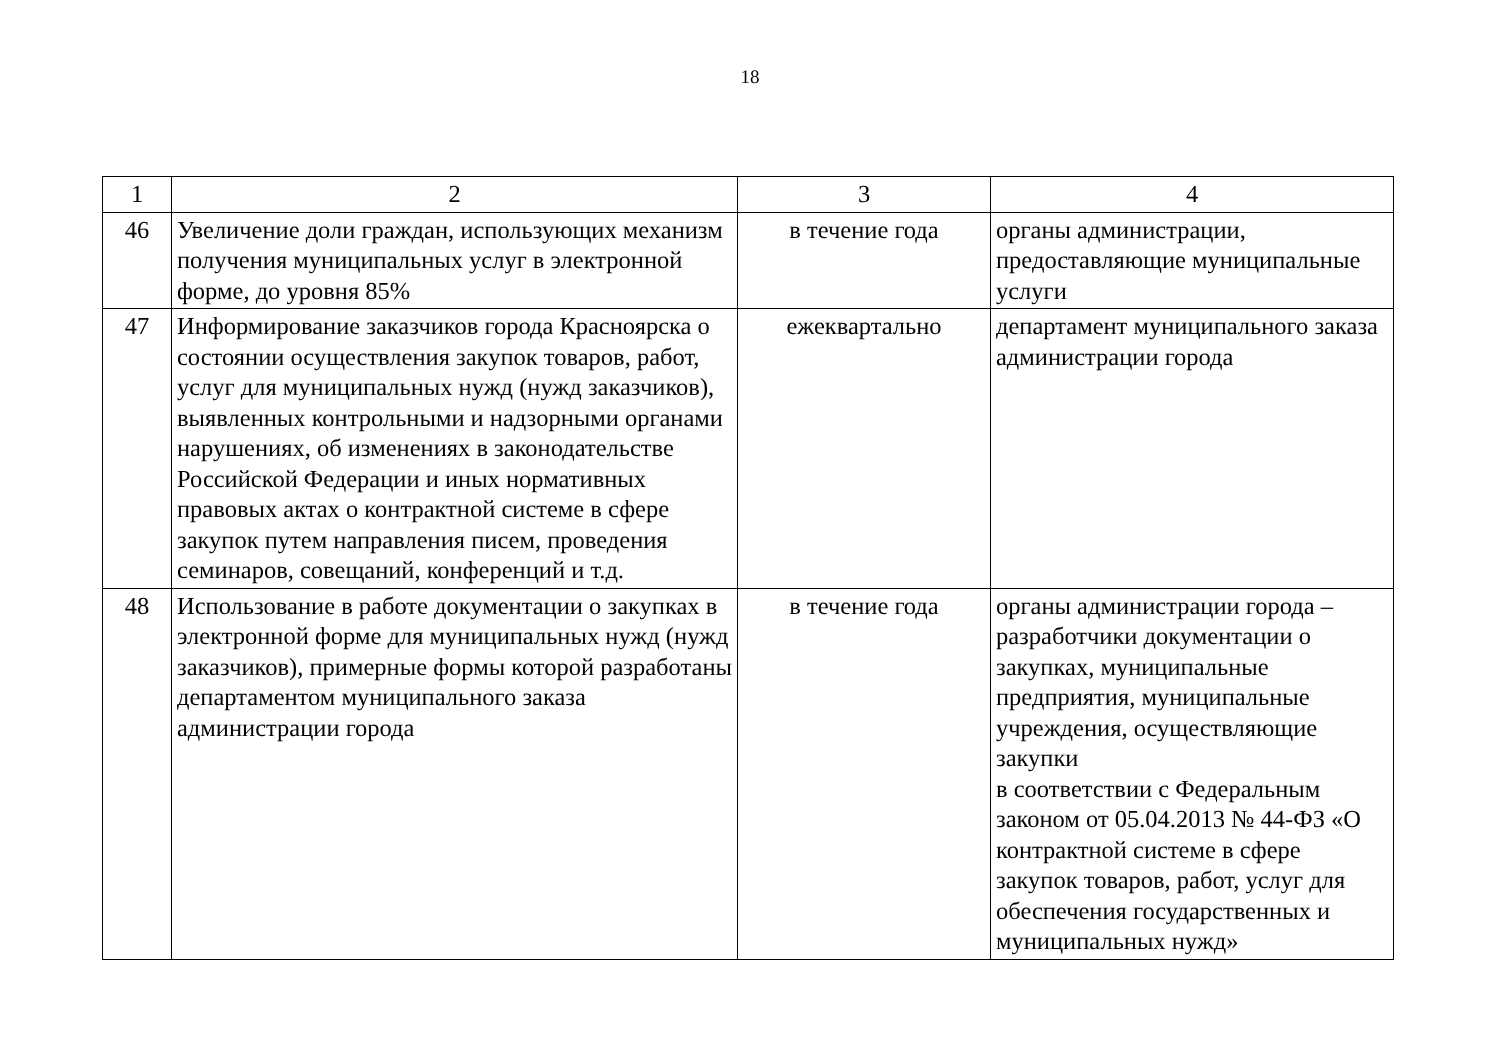18
| 1 | 2 | 3 | 4 |
| 46 | Увеличение доли граждан, использующих механизм получения муниципальных услуг в электронной форме, до уровня 85% | в течение года | органы администрации, предоставляющие муниципальные услуги |
| 47 | Информирование заказчиков города Красноярска о состоянии осуществления закупок товаров, работ, услуг для муниципальных нужд (нужд заказчиков), выявленных контрольными и надзорными органами нарушениях, об изменениях в законодательстве Российской Федерации и иных нормативных правовых актах о контрактной системе в сфере закупок путем направления писем, проведения семинаров, совещаний, конференций и т.д. | ежеквартально | департамент муниципального заказа администрации города |
| 48 | Использование в работе документации о закупках в электронной форме для муниципальных нужд (нужд заказчиков), примерные формы которой разработаны департаментом муниципального заказа администрации города | в течение года | органы администрации города – разработчики документации о закупках, муниципальные предприятия, муниципальные учреждения, осуществляющие закупки в соответствии с Федеральным законом от 05.04.2013 № 44-ФЗ «О контрактной системе в сфере закупок товаров, работ, услуг для обеспечения государственных и муниципальных нужд» |